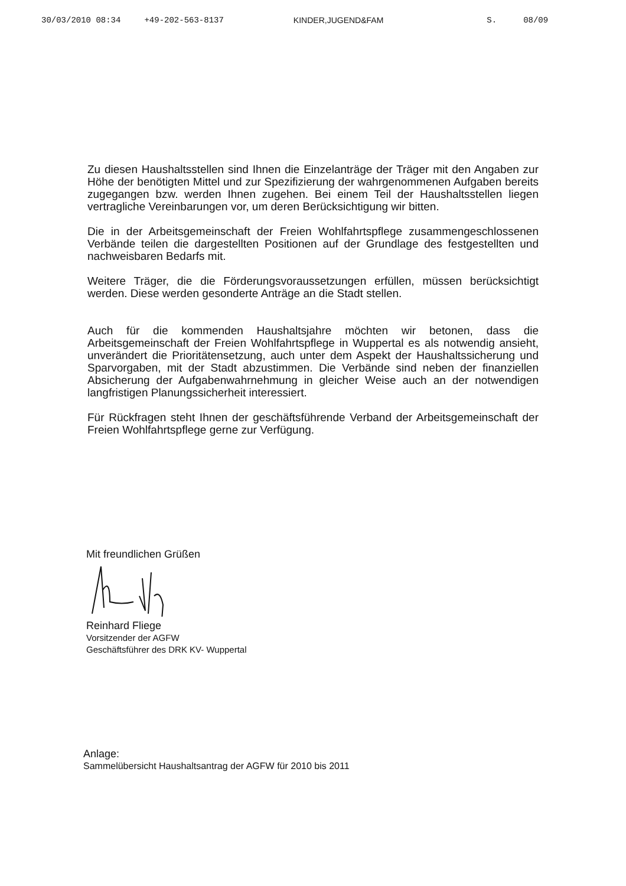30/03/2010 08:34 +49-202-563-8137 KINDER,JUGEND&FAM S. 08/09
Zu diesen Haushaltsstellen sind Ihnen die Einzelanträge der Träger mit den Angaben zur Höhe der benötigten Mittel und zur Spezifizierung der wahrgenommenen Aufgaben bereits zugegangen bzw. werden Ihnen zugehen. Bei einem Teil der Haushaltsstellen liegen vertragliche Vereinbarungen vor, um deren Berücksichtigung wir bitten.
Die in der Arbeitsgemeinschaft der Freien Wohlfahrtspflege zusammengeschlossenen Verbände teilen die dargestellten Positionen auf der Grundlage des festgestellten und nachweisbaren Bedarfs mit.
Weitere Träger, die die Förderungsvoraussetzungen erfüllen, müssen berücksichtigt werden. Diese werden gesonderte Anträge an die Stadt stellen.
Auch für die kommenden Haushaltsjahre möchten wir betonen, dass die Arbeitsgemeinschaft der Freien Wohlfahrtspflege in Wuppertal es als notwendig ansieht, unverändert die Prioritätensetzung, auch unter dem Aspekt der Haushaltssicherung und Sparvorgaben, mit der Stadt abzustimmen. Die Verbände sind neben der finanziellen Absicherung der Aufgabenwahrnehmung in gleicher Weise auch an der notwendigen langfristigen Planungssicherheit interessiert.
Für Rückfragen steht Ihnen der geschäftsführende Verband der Arbeitsgemeinschaft der Freien Wohlfahrtspflege gerne zur Verfügung.
Mit freundlichen Grüßen
Reinhard Fliege
Vorsitzender der AGFW
Geschäftsführer des DRK KV- Wuppertal
Anlage:
Sammelübersicht Haushaltsantrag der AGFW für 2010 bis 2011